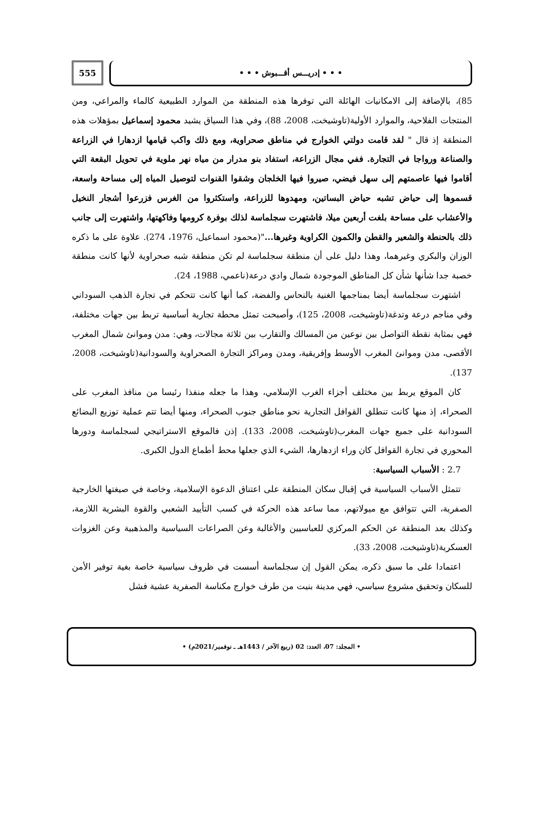• • • إدريـــس أقـــبوش • • •
555
85)، بالإضافة إلى الامكانيات الهائلة التي توفرها هذه المنطقة من الموارد الطبيعية كالماء والمراعي، ومن المنتجات الفلاحية، والموارد الأولية(تاوشيخت، 2008، 88)، وفي هذا السياق يشيد محمود إسماعيل بمؤهلات هذه المنطقة إذ قال " لقد قامت دولتي الخوارج في مناطق صحراوية، ومع ذلك واكب قيامها ازدهارا في الزراعة والصناعة ورواجا في التجارة. ففي مجال الزراعة، استفاد بنو مدرار من مياه نهر ملوية في تحويل البقعة التي أقاموا فيها عاصمتهم إلى سهل فيضي، صيروا فيها الخلجان وشقوا القنوات لتوصيل المياه إلى مساحة واسعة، قسموها إلى حياض تشبه حياض البساتين، ومهدوها للزراعة، واستكثروا من الغرس فزرعوا أشجار النخيل والأعشاب على مساحة بلغت أربعين ميلا، فاشتهرت سجلماسة لذلك بوفرة كرومها وفاكهتها، واشتهرت إلى جانب ذلك بالحنطة والشعير والقطن والكمون الكراوية وغيرها..."(محمود اسماعيل، 1976، 274). علاوة على ما ذكره الوزان والبكري وغيرهما، وهذا دليل على أن منطقة سجلماسة لم تكن منطقة شبه صحراوية لأنها كانت منطقة خصبة جدا شأنها شأن كل المناطق الموجودة شمال وادي درعة(ناعمي، 1988، 24).
اشتهرت سجلماسة أيضا بمناجمها الغنية بالنحاس والفضة، كما أنها كانت تتحكم في تجارة الذهب السوداني وفي مناجم درعة وتدغة(تاوشيخت، 2008، 125)، وأصبحت تمثل محطة تجارية أساسية تربط بين جهات مختلفة، فهي بمثابة نقطة التواصل بين نوعين من المسالك والتقارب بين ثلاثة مجالات، وهي: مدن وموانئ شمال المغرب الأقصى، مدن وموانئ المغرب الأوسط وإفريقية، ومدن ومراكز التجارة الصحراوية والسودانية(تاوشيخت، 2008، 137).
كان الموقع يربط بين مختلف أجزاء الغرب الإسلامي، وهذا ما جعله منفذا رئيسا من منافذ المغرب على الصحراء، إذ منها كانت تنطلق القوافل التجارية نحو مناطق جنوب الصحراء، ومنها أيضا تتم عملية توزيع البضائع السودانية على جميع جهات المغرب(تاوشيخت، 2008، 133). إذن فالموقع الاستراتيجي لسجلماسة ودورها المحوري في تجارة القوافل كان وراء ازدهارها، الشيء الذي جعلها محط أطماع الدول الكبرى.
2.7 : الأسباب السياسية:
تتمثل الأسباب السياسية في إقبال سكان المنطقة على اعتناق الدعوة الإسلامية، وخاصة في صيغتها الخارجية الصفرية، التي تتوافق مع ميولاتهم، مما ساعد هذه الحركة في كسب التأييد الشعبي والقوة البشرية اللازمة، وكذلك بعد المنطقة عن الحكم المركزي للعباسيين والأغالبة وعن الصراعات السياسية والمذهبية وعن الغزوات العسكرية(تاوشيخت، 2008، 33).
اعتمادا على ما سبق ذكره، يمكن القول إن سجلماسة أسست في ظروف سياسية خاصة بغية توفير الأمن للسكان وتحقيق مشروع سياسي، فهي مدينة بنيت من طرف خوارج مكناسة الصفرية عشية فشل
• المجلد: 07، العدد: 02 (ربيع الآخر / 1443هـ ـ نوفمبر/2021م) •